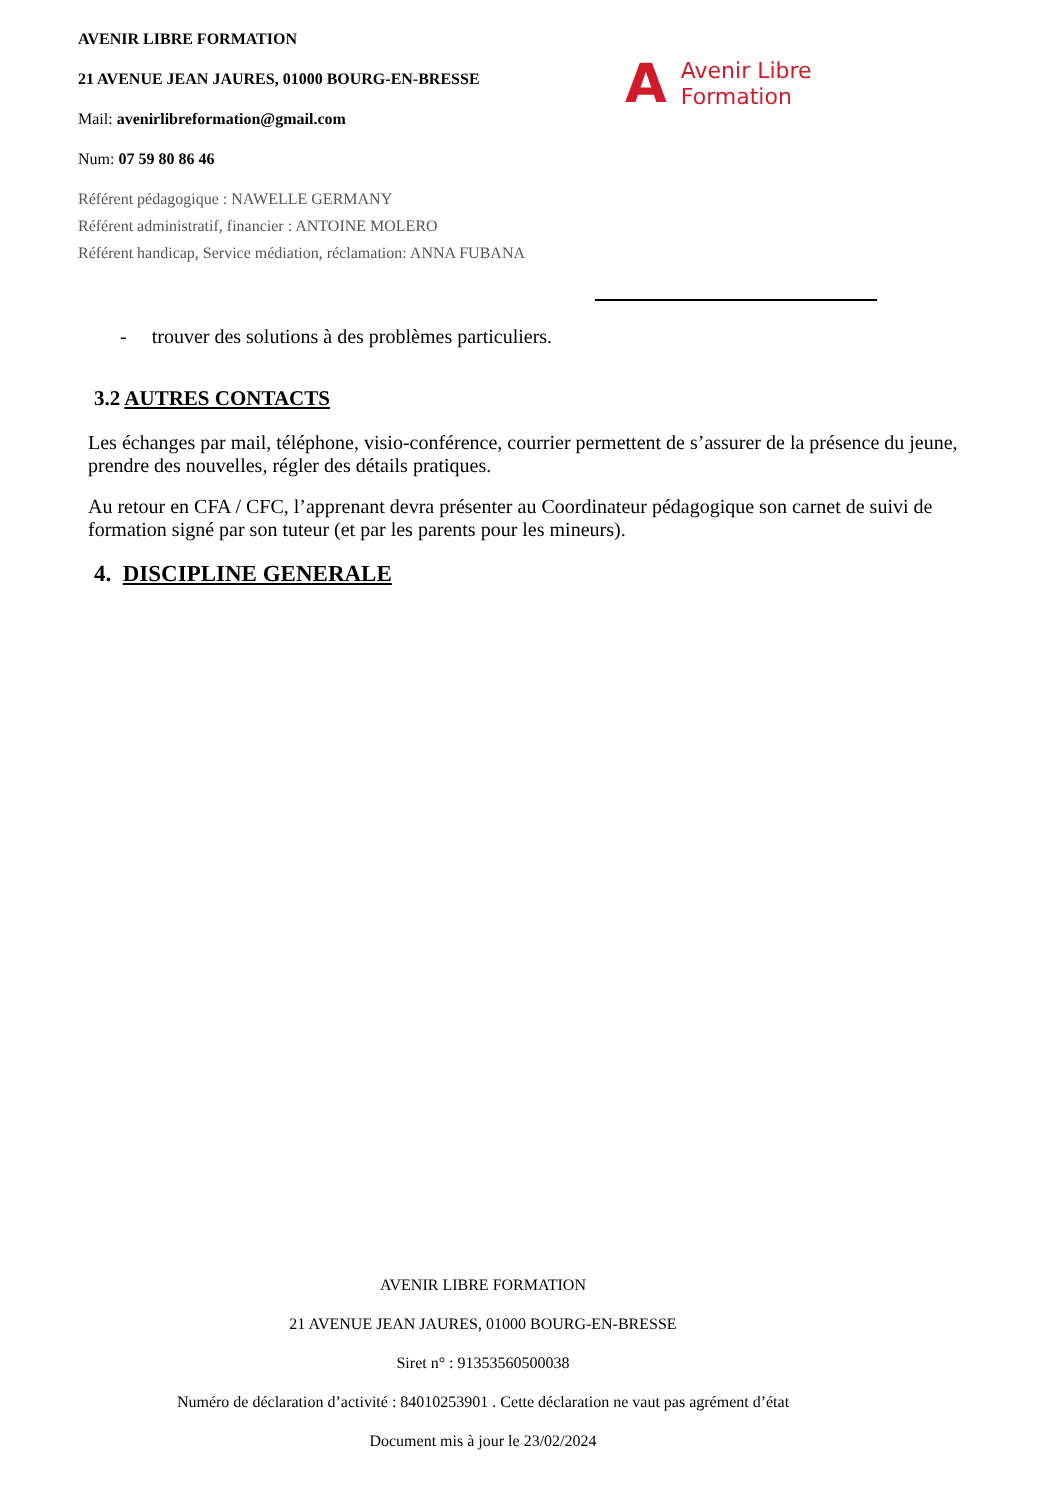AVENIR LIBRE FORMATION
21 AVENUE JEAN JAURES, 01000 BOURG-EN-BRESSE
Mail: avenirlibreformation@gmail.com
Num: 07 59 80 86 46
Référent pédagogique : NAWELLE GERMANY
Référent administratif, financier : ANTOINE MOLERO
Référent handicap, Service médiation, réclamation: ANNA FUBANA
A Avenir Libre
Formation
- trouver des solutions à des problèmes particuliers.
3.2 AUTRES CONTACTS
Les échanges par mail, téléphone, visio-conférence, courrier permettent de s’assurer de la présence du jeune, prendre des nouvelles, régler des détails pratiques.
Au retour en CFA / CFC, l’apprenant devra présenter au Coordinateur pédagogique son carnet de suivi de formation signé par son tuteur (et par les parents pour les mineurs).
4. DISCIPLINE GENERALE
AVENIR LIBRE FORMATION
21 AVENUE JEAN JAURES, 01000 BOURG-EN-BRESSE
Siret n° : 91353560500038
Numéro de déclaration d’activité : 84010253901 . Cette déclaration ne vaut pas agrément d’état
Document mis à jour le 23/02/2024